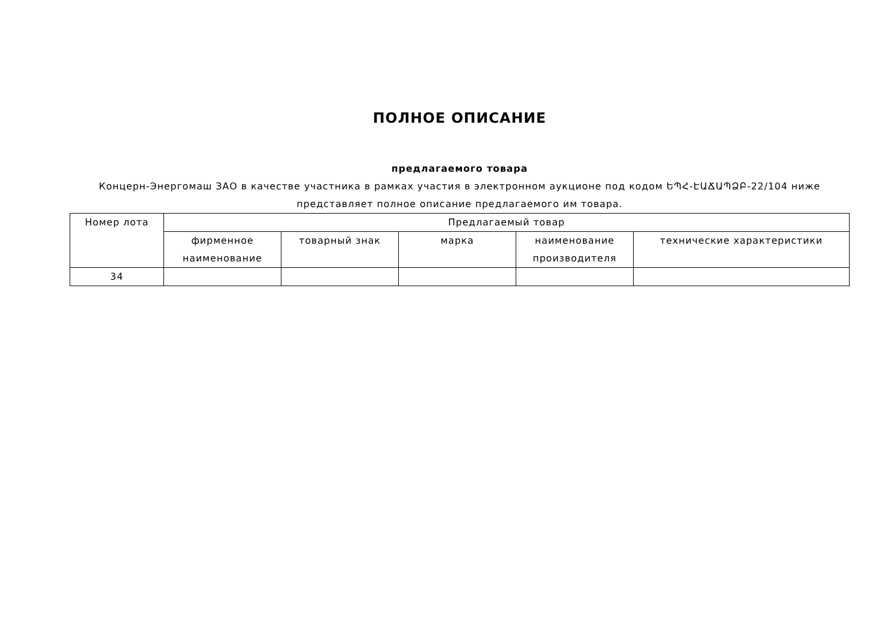ПОЛНОЕ ОПИСАНИЕ
предлагаемого товара
Концерн-Энергомаш ЗАО в качестве участника в рамках участия в электронном аукционе под кодом ԵՊՀ-ԷԱՃԱՊՁԲ-22/104 ниже представляет полное описание предлагаемого им товара.
| Номер лота | Предлагаемый товар | | | | |
| --- | --- | --- | --- | --- | --- |
| | фирменное наименование | товарный знак | марка | наименование производителя | технические характеристики |
| 34 | | | | | |